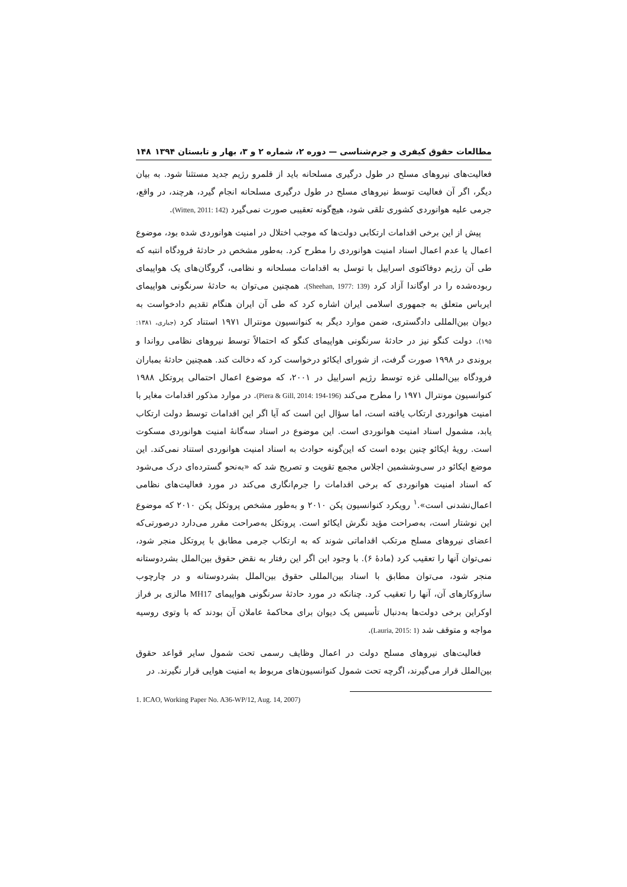مطالعات حقوق کیفری و جرم‌شناسی — دوره ۲، شماره ۲ و ۳، بهار و تابستان ۱۳۹۴ ۱۴۸
فعالیت‌های نیروهای مسلح در طول درگیری مسلحانه باید از قلمرو رژیم جدید مستثنا شود. به بیان دیگر، اگر آن فعالیت توسط نیروهای مسلح در طول درگیری مسلحانه انجام گیرد، هرچند، در واقع، جرمی علیه هوانوردی کشوری تلقی شود، هیچ‌گونه تعقیبی صورت نمی‌گیرد (Witten, 2011: 142).
پیش از این برخی اقدامات ارتکابی دولت‌ها که موجب اختلال در امنیت هوانوردی شده بود، موضوع اعمال یا عدم اعمال اسناد امنیت هوانوردی را مطرح کرد. به‌طور مشخص در حادثهٔ فرودگاه انتبه که طی آن رژیم دوفاکتوی اسراییل با توسل به اقدامات مسلحانه و نظامی، گروگان‌های یک هواپیمای ربوده‌شده را در اوگاندا آزاد کرد (Sheehan, 1977: 139). همچنین می‌توان به حادثهٔ سرنگونی هواپیمای ایرباس متعلق به جمهوری اسلامی ایران اشاره کرد که طی آن ایران هنگام تقدیم دادخواست به دیوان بین‌المللی دادگستری، ضمن موارد دیگر به کنوانسیون مونترال ۱۹۷۱ استناد کرد (جباری، ۱۳۸۱: ۱۹۵). دولت کنگو نیز در حادثهٔ سرنگونی هواپیمای کنگو که احتمالاً توسط نیروهای نظامی رواندا و بروندی در ۱۹۹۸ صورت گرفت، از شورای ایکائو درخواست کرد که دخالت کند. همچنین حادثهٔ بمباران فرودگاه بین‌المللی غزه توسط رژیم اسراییل در ۲۰۰۱، که موضوع اعمال احتمالی پروتکل ۱۹۸۸ کنوانسیون مونترال ۱۹۷۱ را مطرح می‌کند (Piera & Gill, 2014: 194-196). در موارد مذکور اقدامات مغایر با امنیت هوانوردی ارتکاب یافته است، اما سؤال این است که آیا اگر این اقدامات توسط دولت ارتکاب یابد، مشمول اسناد امنیت هوانوردی است. این موضوع در اسناد سه‌گانهٔ امنیت هوانوردی مسکوت است. رویهٔ ایکائو چنین بوده است که این‌گونه حوادث به اسناد امنیت هوانوردی استناد نمی‌کند. این موضع ایکائو در سی‌وششمین اجلاس مجمع تقویت و تصریح شد که «به‌نحو گسترده‌ای درک می‌شود که اسناد امنیت هوانوردی که برخی اقدامات را جرم‌انگاری می‌کند در مورد فعالیت‌های نظامی اعمال‌نشدنی است».<sup>۱</sup> رویکرد کنوانسیون پکن ۲۰۱۰ و به‌طور مشخص پروتکل پکن ۲۰۱۰ که موضوع این نوشتار است، به‌صراحت مؤید نگرش ایکائو است. پروتکل به‌صراحت مقرر می‌دارد درصورتی‌که اعضای نیروهای مسلح مرتکب اقداماتی شوند که به ارتکاب جرمی مطابق با پروتکل منجر شود، نمی‌توان آنها را تعقیب کرد (مادهٔ ۶). با وجود این اگر این رفتار به نقض حقوق بین‌الملل بشردوستانه منجر شود، می‌توان مطابق با اسناد بین‌المللی حقوق بین‌الملل بشردوستانه و در چارچوب سازوکارهای آن، آنها را تعقیب کرد. چنانکه در مورد حادثهٔ سرنگونی هواپیمای MH17 مالزی بر فراز اوکراین برخی دولت‌ها به‌دنبال تأسیس یک دیوان برای محاکمهٔ عاملان آن بودند که با وتوی روسیه مواجه و متوقف شد (Lauria, 2015: 1).
فعالیت‌های نیروهای مسلح دولت در اعمال وظایف رسمی تحت شمول سایر قواعد حقوق بین‌الملل قرار می‌گیرند، اگرچه تحت شمول کنوانسیون‌های مربوط به امنیت هوایی قرار نگیرند. در
1. ICAO, Working Paper No. A36-WP/12, Aug. 14, 2007)